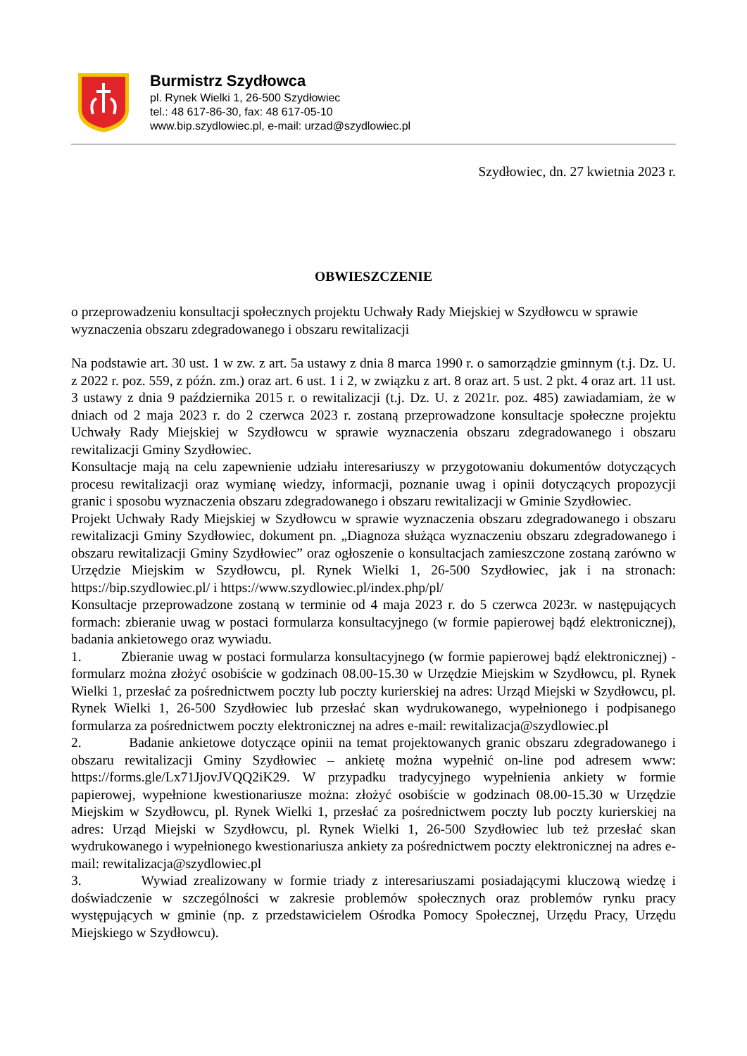Burmistrz Szydłowca
pl. Rynek Wielki 1, 26-500 Szydłowiec
tel.: 48 617-86-30, fax: 48 617-05-10
www.bip.szydlowiec.pl, e-mail: urzad@szydlowiec.pl
Szydłowiec, dn. 27 kwietnia 2023 r.
OBWIESZCZENIE
o przeprowadzeniu konsultacji społecznych projektu Uchwały Rady Miejskiej w Szydłowcu w sprawie wyznaczenia obszaru zdegradowanego i obszaru rewitalizacji
Na podstawie art. 30 ust. 1 w zw. z art. 5a ustawy z dnia 8 marca 1990 r. o samorządzie gminnym (t.j. Dz. U. z 2022 r. poz. 559, z późn. zm.) oraz art. 6 ust. 1 i 2, w związku z art. 8 oraz art. 5 ust. 2 pkt. 4 oraz art. 11 ust. 3 ustawy z dnia 9 października 2015 r. o rewitalizacji (t.j. Dz. U. z 2021r. poz. 485) zawiadamiam, że w dniach od 2 maja 2023 r. do 2 czerwca 2023 r. zostaną przeprowadzone konsultacje społeczne projektu Uchwały Rady Miejskiej w Szydłowcu w sprawie wyznaczenia obszaru zdegradowanego i obszaru rewitalizacji Gminy Szydłowiec.
Konsultacje mają na celu zapewnienie udziału interesariuszy w przygotowaniu dokumentów dotyczących procesu rewitalizacji oraz wymianę wiedzy, informacji, poznanie uwag i opinii dotyczących propozycji granic i sposobu wyznaczenia obszaru zdegradowanego i obszaru rewitalizacji w Gminie Szydłowiec.
Projekt Uchwały Rady Miejskiej w Szydłowcu w sprawie wyznaczenia obszaru zdegradowanego i obszaru rewitalizacji Gminy Szydłowiec, dokument pn. „Diagnoza służąca wyznaczeniu obszaru zdegradowanego i obszaru rewitalizacji Gminy Szydłowiec” oraz ogłoszenie o konsultacjach zamieszczone zostaną zarówno w Urzędzie Miejskim w Szydłowcu, pl. Rynek Wielki 1, 26-500 Szydłowiec, jak i na stronach: https://bip.szydlowiec.pl/ i https://www.szydlowiec.pl/index.php/pl/
Konsultacje przeprowadzone zostaną w terminie od 4 maja 2023 r. do 5 czerwca 2023r. w następujących formach: zbieranie uwag w postaci formularza konsultacyjnego (w formie papierowej bądź elektronicznej), badania ankietowego oraz wywiadu.
1. Zbieranie uwag w postaci formularza konsultacyjnego (w formie papierowej bądź elektronicznej) - formularz można złożyć osobiście w godzinach 08.00-15.30 w Urzędzie Miejskim w Szydłowcu, pl. Rynek Wielki 1, przesłać za pośrednictwem poczty lub poczty kurierskiej na adres: Urząd Miejski w Szydłowcu, pl. Rynek Wielki 1, 26-500 Szydłowiec lub przesłać skan wydrukowanego, wypełnionego i podpisanego formularza za pośrednictwem poczty elektronicznej na adres e-mail: rewitalizacja@szydlowiec.pl
2. Badanie ankietowe dotyczące opinii na temat projektowanych granic obszaru zdegradowanego i obszaru rewitalizacji Gminy Szydłowiec – ankietę można wypełnić on-line pod adresem www: https://forms.gle/Lx71JjovJVQQ2iK29. W przypadku tradycyjnego wypełnienia ankiety w formie papierowej, wypełnione kwestionariusze można: złożyć osobiście w godzinach 08.00-15.30 w Urzędzie Miejskim w Szydłowcu, pl. Rynek Wielki 1, przesłać za pośrednictwem poczty lub poczty kurierskiej na adres: Urząd Miejski w Szydłowcu, pl. Rynek Wielki 1, 26-500 Szydłowiec lub też przesłać skan wydrukowanego i wypełnionego kwestionariusza ankiety za pośrednictwem poczty elektronicznej na adres e-mail: rewitalizacja@szydlowiec.pl
3. Wywiad zrealizowany w formie triady z interesariuszami posiadającymi kluczową wiedzę i doświadczenie w szczególności w zakresie problemów społecznych oraz problemów rynku pracy występujących w gminie (np. z przedstawicielem Ośrodka Pomocy Społecznej, Urzędu Pracy, Urzędu Miejskiego w Szydłowcu).